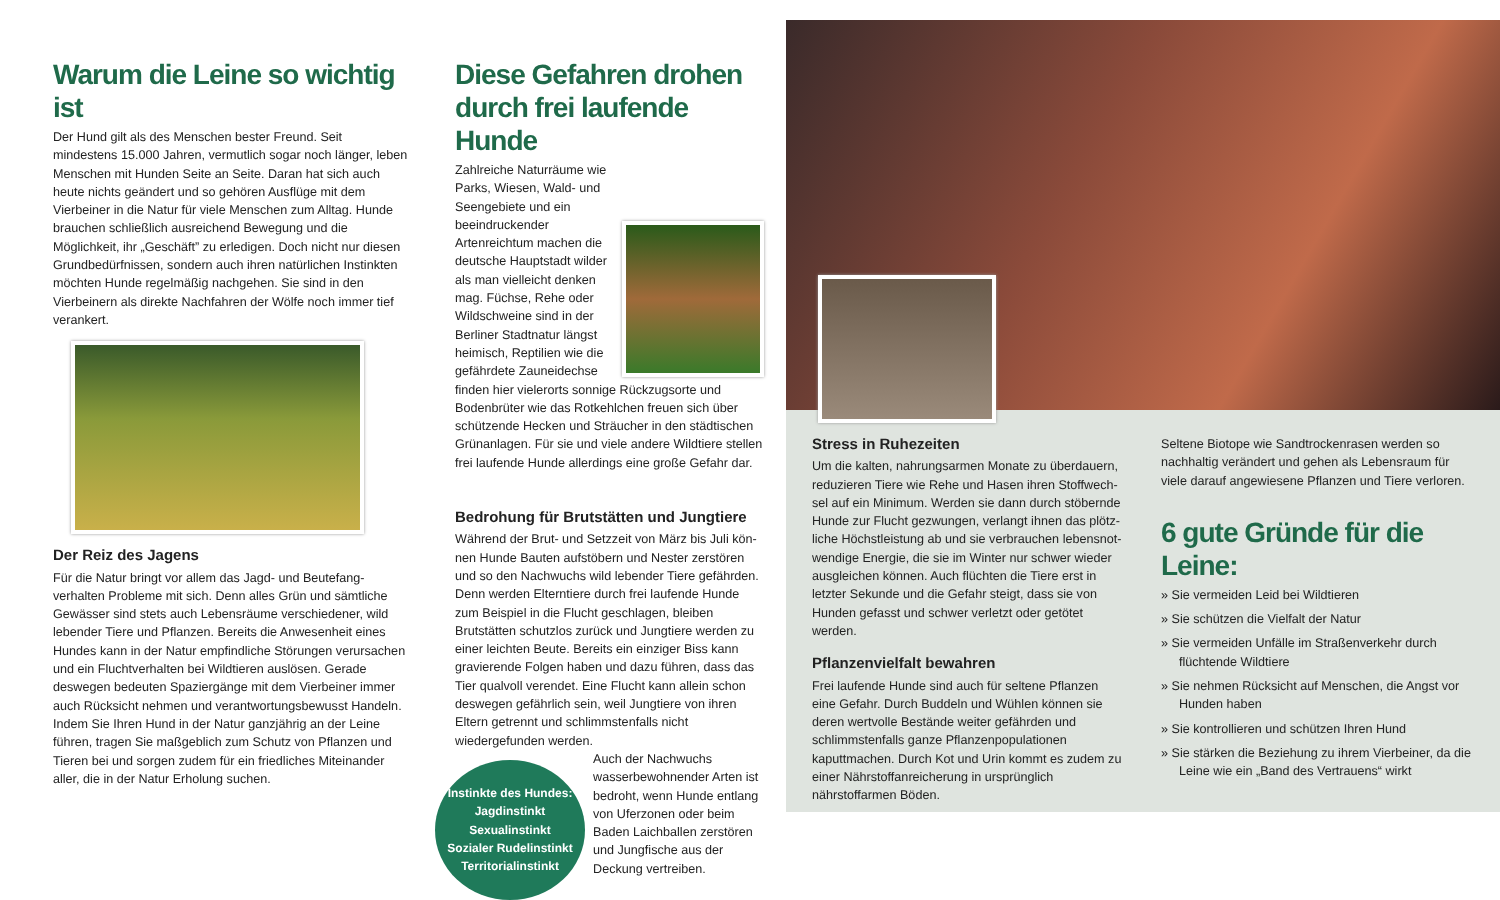Warum die Leine so wichtig ist
Der Hund gilt als des Menschen bester Freund. Seit mindestens 15.000 Jahren, vermutlich sogar noch länger, leben Menschen mit Hunden Seite an Seite. Daran hat sich auch heute nichts geändert und so gehören Ausflüge mit dem Vierbeiner in die Natur für viele Menschen zum Alltag. Hunde brauchen schließlich ausreichend Bewegung und die Möglichkeit, ihr „Geschäft” zu erledigen. Doch nicht nur diesen Grundbedürfnissen, sondern auch ihren natürlichen Instinkten möchten Hunde regelmäßig nachgehen. Sie sind in den Vierbeinern als direkte Nachfahren der Wölfe noch immer tief verankert.
Der Reiz des Jagens
Für die Natur bringt vor allem das Jagd- und Beutefang­verhalten Probleme mit sich. Denn alles Grün und sämt­liche Gewässer sind stets auch Lebensräume verschie­dener, wild lebender Tiere und Pflanzen. Bereits die Anwesenheit eines Hundes kann in der Natur empfind­liche Störungen verursachen und ein Fluchtverhalten bei Wildtieren auslösen. Gerade deswegen bedeuten Spaziergänge mit dem Vierbeiner immer auch Rücksicht nehmen und verantwortungsbewusst Handeln. Indem Sie Ihren Hund in der Natur ganzjährig an der Leine führen, tragen Sie maßgeblich zum Schutz von Pflan­zen und Tieren bei und sorgen zudem für ein friedliches Miteinander aller, die in der Natur Erholung suchen.
Diese Gefahren drohen durch frei laufende Hunde
Zahlreiche Naturräume wie Parks, Wiesen, Wald- und Seengebiete und ein beeindruckender Artenreichtum machen die deutsche Hauptstadt wilder als man viel­leicht denken mag. Füchse, Rehe oder Wildschweine sind in der Berliner Stadtnatur längst heimisch, Reptilien wie die gefährdete Zauneidechse finden hier vielerorts sonnige Rückzugsorte und Bodenbrüter wie das Rotkehl­chen freuen sich über schüt­zende Hecken und Sträucher in den städtischen Grünanla­gen. Für sie und viele andere Wildtiere stellen frei laufende Hunde allerdings eine große Gefahr dar.
Bedrohung für Brutstätten und Jungtiere
Während der Brut- und Setzzeit von März bis Juli kön­nen Hunde Bauten aufstöbern und Nester zerstören und so den Nachwuchs wild lebender Tiere gefährden. Denn werden Elterntiere durch frei laufende Hunde zum Beispiel in die Flucht geschlagen, bleiben Brutstätten schutzlos zurück und Jungtiere werden zu einer leichten Beute. Bereits ein einziger Biss kann gravierende Folgen haben und dazu führen, dass das Tier qualvoll verendet. Eine Flucht kann allein schon deswegen gefährlich sein, weil Jungtiere von ihren Eltern getrennt und schlimmsten­falls nicht wiedergefunden werden.
Instinkte des Hundes:
Jagdinstinkt
Sexualinstinkt
Sozialer Rudelinstinkt
Territorialinstinkt
Auch der Nachwuchs wasserbe­wohnender Arten ist bedroht, wenn Hunde entlang von Ufer­zonen oder beim Baden Laich­ballen zerstören und Jungfische aus der Deckung vertreiben.
Stress in Ruhezeiten
Um die kalten, nahrungsarmen Monate zu überdauern, reduzieren Tiere wie Rehe und Hasen ihren Stoffwech­sel auf ein Minimum. Werden sie dann durch stöbernde Hunde zur Flucht gezwungen, verlangt ihnen das plötz­liche Höchstleistung ab und sie verbrauchen lebensnot­wendige Energie, die sie im Winter nur schwer wieder ausgleichen können. Auch flüchten die Tiere erst in letzter Sekunde und die Gefahr steigt, dass sie von Hunden gefasst und schwer verletzt oder getötet werden.
Pflanzenvielfalt bewahren
Frei laufende Hunde sind auch für seltene Pflanzen eine Gefahr. Durch Buddeln und Wühlen können sie deren wertvolle Bestände weiter gefährden und schlimmsten­falls ganze Pflanzenpopulationen kaputtmachen. Durch Kot und Urin kommt es zudem zu einer Nährstoff­anreicherung in ursprünglich nährstoffarmen Böden.
Seltene Biotope wie Sandtrockenrasen werden so nachhaltig verändert und gehen als Lebensraum für viele darauf angewiesene Pflanzen und Tiere verloren.
6 gute Gründe für die Leine:
» Sie vermeiden Leid bei Wildtieren
» Sie schützen die Vielfalt der Natur
» Sie vermeiden Unfälle im Straßenverkehr durch flüchtende Wildtiere
» Sie nehmen Rücksicht auf Menschen, die Angst vor Hunden haben
» Sie kontrollieren und schützen Ihren Hund
» Sie stärken die Beziehung zu ihrem Vierbeiner, da die Leine wie ein „Band des Vertrauens“ wirkt